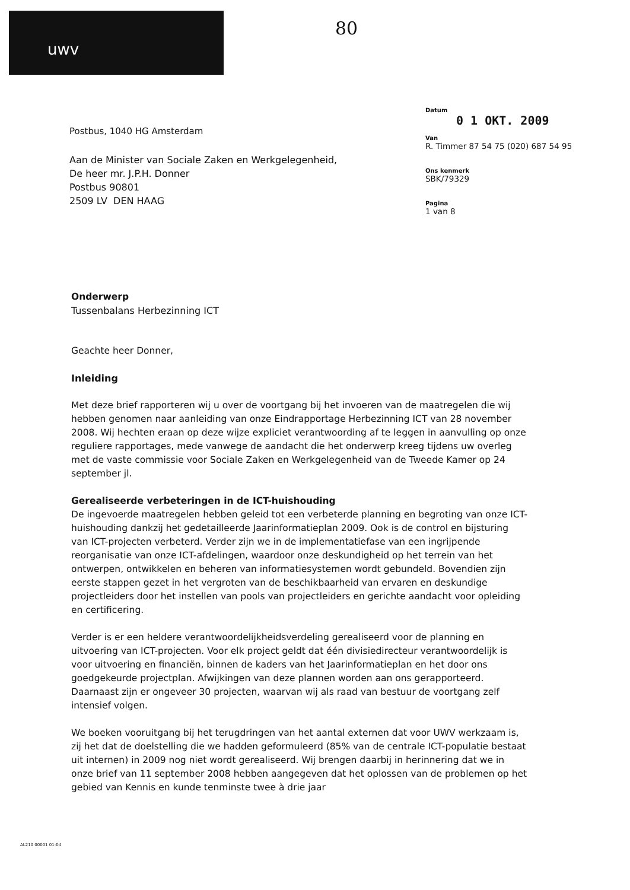uwv 80
Postbus, 1040 HG Amsterdam
Aan de Minister van Sociale Zaken en Werkgelegenheid,
De heer mr. J.P.H. Donner
Postbus 90801
2509 LV DEN HAAG
Datum
0 1 OKT. 2009
Van
R. Timmer 87 54 75 (020) 687 54 95
Ons kenmerk
SBK/79329
Pagina
1 van 8
Onderwerp
Tussenbalans Herbezinning ICT
Geachte heer Donner,
Inleiding
Met deze brief rapporteren wij u over de voortgang bij het invoeren van de maatregelen die wij hebben genomen naar aanleiding van onze Eindrapportage Herbezinning ICT van 28 november 2008. Wij hechten eraan op deze wijze expliciet verantwoording af te leggen in aanvulling op onze reguliere rapportages, mede vanwege de aandacht die het onderwerp kreeg tijdens uw overleg met de vaste commissie voor Sociale Zaken en Werkgelegenheid van de Tweede Kamer op 24 september jl.
Gerealiseerde verbeteringen in de ICT-huishouding
De ingevoerde maatregelen hebben geleid tot een verbeterde planning en begroting van onze ICT-huishouding dankzij het gedetailleerde Jaarinformatieplan 2009. Ook is de control en bijsturing van ICT-projecten verbeterd. Verder zijn we in de implementatiefase van een ingrijpende reorganisatie van onze ICT-afdelingen, waardoor onze deskundigheid op het terrein van het ontwerpen, ontwikkelen en beheren van informatiesystemen wordt gebundeld. Bovendien zijn eerste stappen gezet in het vergroten van de beschikbaarheid van ervaren en deskundige projectleiders door het instellen van pools van projectleiders en gerichte aandacht voor opleiding en certificering.
Verder is er een heldere verantwoordelijkheidsverdeling gerealiseerd voor de planning en uitvoering van ICT-projecten. Voor elk project geldt dat één divisiedirecteur verantwoordelijk is voor uitvoering en financiën, binnen de kaders van het Jaarinformatieplan en het door ons goedgekeurde projectplan. Afwijkingen van deze plannen worden aan ons gerapporteerd. Daarnaast zijn er ongeveer 30 projecten, waarvan wij als raad van bestuur de voortgang zelf intensief volgen.
We boeken vooruitgang bij het terugdringen van het aantal externen dat voor UWV werkzaam is, zij het dat de doelstelling die we hadden geformuleerd (85% van de centrale ICT-populatie bestaat uit internen) in 2009 nog niet wordt gerealiseerd. Wij brengen daarbij in herinnering dat we in onze brief van 11 september 2008 hebben aangegeven dat het oplossen van de problemen op het gebied van Kennis en kunde tenminste twee à drie jaar
AL210 00001 01-04